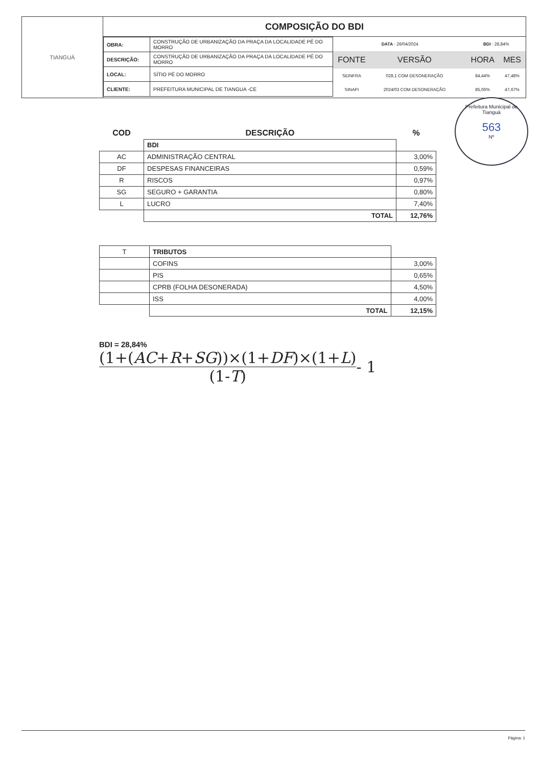TIANGUÁ
COMPOSIÇÃO DO BDI
| OBRA: | CONSTRUÇÃO DE URBANIZAÇÃO DA PRAÇA DA LOCALIDADE PÉ DO MORRO |
| DESCRIÇÃO: | CONSTRUÇÃO DE URBANIZAÇÃO DA PRAÇA DA LOCALIDADE PÉ DO MORRO |
| LOCAL: | SÍTIO PÉ DO MORRO |
| CLIENTE: | PREFEITURA MUNICIPAL DE TIANGUA -CE |
| DATA : 26/04/2024 | | | BDI : 28,84% | |
| FONTE | VERSÃO | | HORA | MES |
| SEINFRA | 028.1 COM DESONERAÇÃO | | 84,44% | 47,48% |
| SINAPI | 2024/03 COM DESONERAÇÃO | | 85,06% | 47,67% |
Prefeitura Municipal de Tianguá
563
Nº
| COD | DESCRIÇÃO | % |
| --- | --- | --- |
| | BDI | |
| AC | ADMINISTRAÇÃO CENTRAL | 3,00% |
| DF | DESPESAS FINANCEIRAS | 0,59% |
| R | RISCOS | 0,97% |
| SG | SEGURO + GARANTIA | 0,80% |
| L | LUCRO | 7,40% |
| | TOTAL | 12,76% |
| T | TRIBUTOS | |
| | COFINS | 3,00% |
| | PIS | 0,65% |
| | CPRB (FOLHA DESONERADA) | 4,50% |
| | ISS | 4,00% |
| | TOTAL | 12,15% |
BDI = 28,84%
(1+(AC+R+SG))×(1+DF)×(1+L)
(1-T)
- 1
Página: 1